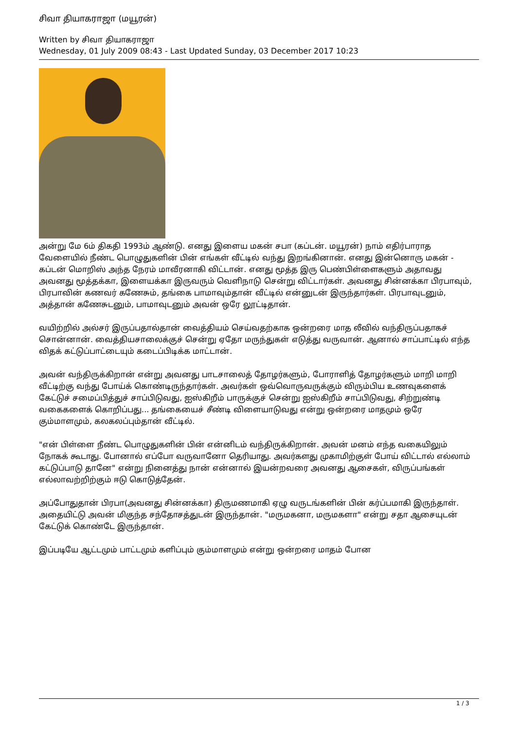சிவா தியாகராஜா (மயூரன்)
Written by சிவா தியாகராஜா
Wednesday, 01 July 2009 08:43 - Last Updated Sunday, 03 December 2017 10:23
அன்று மே 6ம் திகதி 1993ம் ஆண்டு. எனது இளைய மகன் சபா (கப்டன். மயூரன்) நாம் எதிர்பாராத வேளையில் நீண்ட பொழுதுகளின் பின் எங்கள் வீட்டில் வந்து இறங்கினான். எனது இன்னொரு மகன் - கப்டன் மொறிஸ் அந்த நேரம் மாவீரனாகி விட்டான். எனது மூத்த இரு பெண்பிள்ளைகளும் அதாவது அவனது மூத்தக்கா, இளையக்கா இருவரும் வெளிநாடு சென்று விட்டார்கள். அவனது சின்னக்கா பிரபாவும், பிரபாவின் கணவர் கணேசும், தங்கை பாமாவும்தான் வீட்டில் என்னுடன் இருந்தார்கள். பிரபாவுடனும், அத்தான் கணேசுடனும், பாமாவுடனும் அவன் ஒரே லூட்டிதான்.
வயிற்றில் அல்சர் இருப்பதால்தான் வைத்தியம் செய்வதற்காக ஒன்றரை மாத லீவில் வந்திருப்பதாகச் சொன்னான். வைத்தியசாலைக்குச் சென்று ஏதோ மருந்துகள் எடுத்து வருவான். ஆனால் சாப்பாட்டில் எந்த விதக் கட்டுப்பாட்டையும் கடைப்பிடிக்க மாட்டான்.
அவன் வந்திருக்கிறான் என்று அவனது பாடசாலைத் தோழர்களும், போராளித் தோழர்களும் மாறி மாறி வீட்டிற்கு வந்து போய்க் கொண்டிருந்தார்கள். அவர்கள் ஒவ்வொருவருக்கும் விரும்பிய உணவுகளைக் கேட்டுச் சமைப்பித்துச் சாப்பிடுவது, ஐஸ்கிறீம் பாருக்குச் சென்று ஐஸ்கிறீம் சாப்பிடுவது, சிற்றுண்டி வகைகளைக் கொறிப்பது... தங்கையைச் சீண்டி விளையாடுவது என்று ஒன்றரை மாதமும் ஒரே கும்மாளமும், கலகலப்பும்தான் வீட்டில்.
"என் பிள்ளை நீண்ட பொழுதுகளின் பின் என்னிடம் வந்திருக்கிறான். அவன் மனம் எந்த வகையிலும் நோகக் கூடாது. போனால் எப்போ வருவானோ தெரியாது. அவர்களது முகாமிற்குள் போய் விட்டால் எல்லாம் கட்டுப்பாடு தானே" என்று நினைத்து நான் என்னால் இயன்றவரை அவனது ஆசைகள், விருப்பங்கள் எல்லாவற்றிற்கும் ஈடு கொடுத்தேன்.
அப்போதுதான் பிரபா(அவனது சின்னக்கா) திருமணமாகி ஏழு வருடங்களின் பின் கர்ப்பமாகி இருந்தாள். அதையிட்டு அவன் மிகுந்த சந்தோசத்துடன் இருந்தான். "மருமகனா, மருமகளா" என்று சதா ஆசையுடன் கேட்டுக் கொண்டே இருந்தான்.
இப்படியே ஆட்டமும் பாட்டமும் களிப்பும் கும்மாளமும் என்று ஒன்றரை மாதம் போன
1 / 3